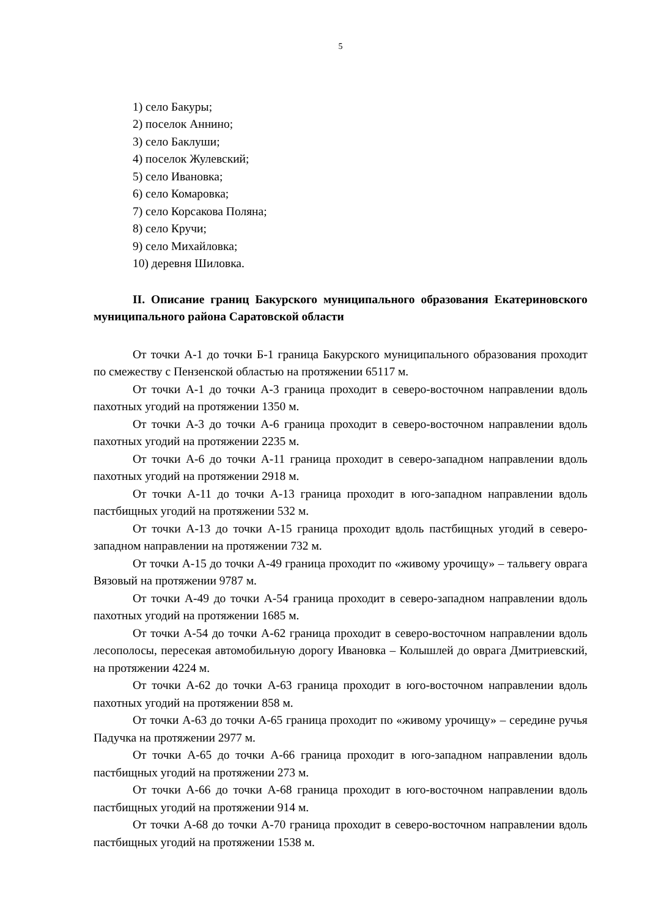5
1) село Бакуры;
2) поселок Аннино;
3) село Баклуши;
4) поселок Жулевский;
5) село Ивановка;
6) село Комаровка;
7) село Корсакова Поляна;
8) село Кручи;
9) село Михайловка;
10) деревня Шиловка.
II. Описание границ Бакурского муниципального образования Екатериновского муниципального района Саратовской области
От точки А-1 до точки Б-1 граница Бакурского муниципального образования проходит по смежеству с Пензенской областью на протяжении 65117 м.
От точки А-1 до точки А-3 граница проходит в северо-восточном направлении вдоль пахотных угодий на протяжении 1350 м.
От точки А-3 до точки А-6 граница проходит в северо-восточном направлении вдоль пахотных угодий на протяжении 2235 м.
От точки А-6 до точки А-11 граница проходит в северо-западном направлении вдоль пахотных угодий на протяжении 2918 м.
От точки А-11 до точки А-13 граница проходит в юго-западном направлении вдоль пастбищных угодий на протяжении 532 м.
От точки А-13 до точки А-15 граница проходит вдоль пастбищных угодий в северо-западном направлении на протяжении 732 м.
От точки А-15 до точки А-49 граница проходит по «живому урочищу» – тальвегу оврага Вязовый на протяжении 9787 м.
От точки А-49 до точки А-54 граница проходит в северо-западном направлении вдоль пахотных угодий на протяжении 1685 м.
От точки А-54 до точки А-62 граница проходит в северо-восточном направлении вдоль лесополосы, пересекая автомобильную дорогу Ивановка – Колышлей до оврага Дмитриевский, на протяжении 4224 м.
От точки А-62 до точки А-63 граница проходит в юго-восточном направлении вдоль пахотных угодий на протяжении 858 м.
От точки А-63 до точки А-65 граница проходит по «живому урочищу» – середине ручья Падучка на протяжении 2977 м.
От точки А-65 до точки А-66 граница проходит в юго-западном направлении вдоль пастбищных угодий на протяжении 273 м.
От точки А-66 до точки А-68 граница проходит в юго-восточном направлении вдоль пастбищных угодий на протяжении 914 м.
От точки А-68 до точки А-70 граница проходит в северо-восточном направлении вдоль пастбищных угодий на протяжении 1538 м.